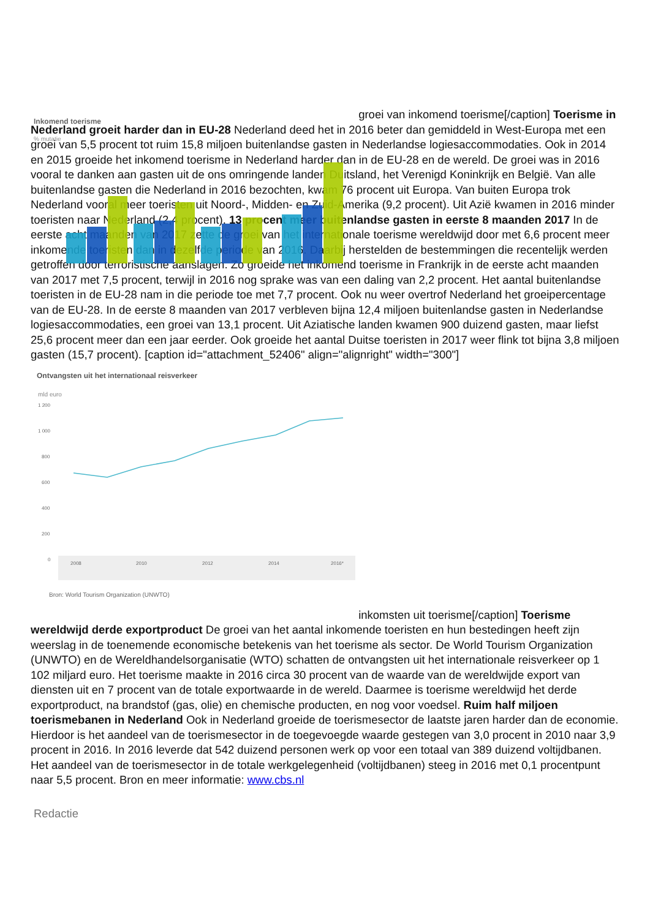Inkomend toerisme
% mutatie
groei van inkomend toerisme[/caption] Toerisme in Nederland groeit harder dan in EU-28 Nederland deed het in 2016 beter dan gemiddeld in West-Europa met een groei van 5,5 procent tot ruim 15,8 miljoen buitenlandse gasten in Nederlandse logiesaccommodaties. Ook in 2014 en 2015 groeide het inkomend toerisme in Nederland harder dan in de EU-28 en de wereld. De groei was in 2016 vooral te danken aan gasten uit de ons omringende landen Duitsland, het Verenigd Koninkrijk en België. Van alle buitenlandse gasten die Nederland in 2016 bezochten, kwam 76 procent uit Europa. Van buiten Europa trok Nederland vooral meer toeristen uit Noord-, Midden- en Zuid-Amerika (9,2 procent). Uit Azië kwamen in 2016 minder toeristen naar Nederland (2,4 procent). 13 procent meer buitenlandse gasten in eerste 8 maanden 2017 In de eerste acht maanden van 2017 zette de groei van het internationale toerisme wereldwijd door met 6,6 procent meer inkomende toeristen dan in dezelfde periode van 2016. Daarbij herstelden de bestemmingen die recentelijk werden getroffen door terroristische aanslagen. Zo groeide het inkomend toerisme in Frankrijk in de eerste acht maanden van 2017 met 7,5 procent, terwijl in 2016 nog sprake was van een daling van 2,2 procent. Het aantal buitenlandse toeristen in de EU-28 nam in die periode toe met 7,7 procent. Ook nu weer overtrof Nederland het groeipercentage van de EU-28. In de eerste 8 maanden van 2017 verbleven bijna 12,4 miljoen buitenlandse gasten in Nederlandse logiesaccommodaties, een groei van 13,1 procent. Uit Aziatische landen kwamen 900 duizend gasten, maar liefst 25,6 procent meer dan een jaar eerder. Ook groeide het aantal Duitse toeristen in 2017 weer flink tot bijna 3,8 miljoen gasten (15,7 procent). [caption id="attachment_52406" align="alignright" width="300"]
Ontvangsten uit het internationaal reisverkeer
mld euro
1 200
1 000
800
600
400
200
0
2008
2010
2012
2014
2016*
Bron: World Tourism Organization (UNWTO)
inkomsten uit toerisme[/caption] Toerisme wereldwijd derde exportproduct De groei van het aantal inkomende toeristen en hun bestedingen heeft zijn weerslag in de toenemende economische betekenis van het toerisme als sector. De World Tourism Organization (UNWTO) en de Wereldhandelsorganisatie (WTO) schatten de ontvangsten uit het internationale reisverkeer op 1 102 miljard euro. Het toerisme maakte in 2016 circa 30 procent van de waarde van de wereldwijde export van diensten uit en 7 procent van de totale exportwaarde in de wereld. Daarmee is toerisme wereldwijd het derde exportproduct, na brandstof (gas, olie) en chemische producten, en nog voor voedsel. Ruim half miljoen toerismebanen in Nederland Ook in Nederland groeide de toerismesector de laatste jaren harder dan de economie. Hierdoor is het aandeel van de toerismesector in de toegevoegde waarde gestegen van 3,0 procent in 2010 naar 3,9 procent in 2016. In 2016 leverde dat 542 duizend personen werk op voor een totaal van 389 duizend voltijdbanen. Het aandeel van de toerismesector in de totale werkgelegenheid (voltijdbanen) steeg in 2016 met 0,1 procentpunt naar 5,5 procent. Bron en meer informatie: www.cbs.nl
Redactie